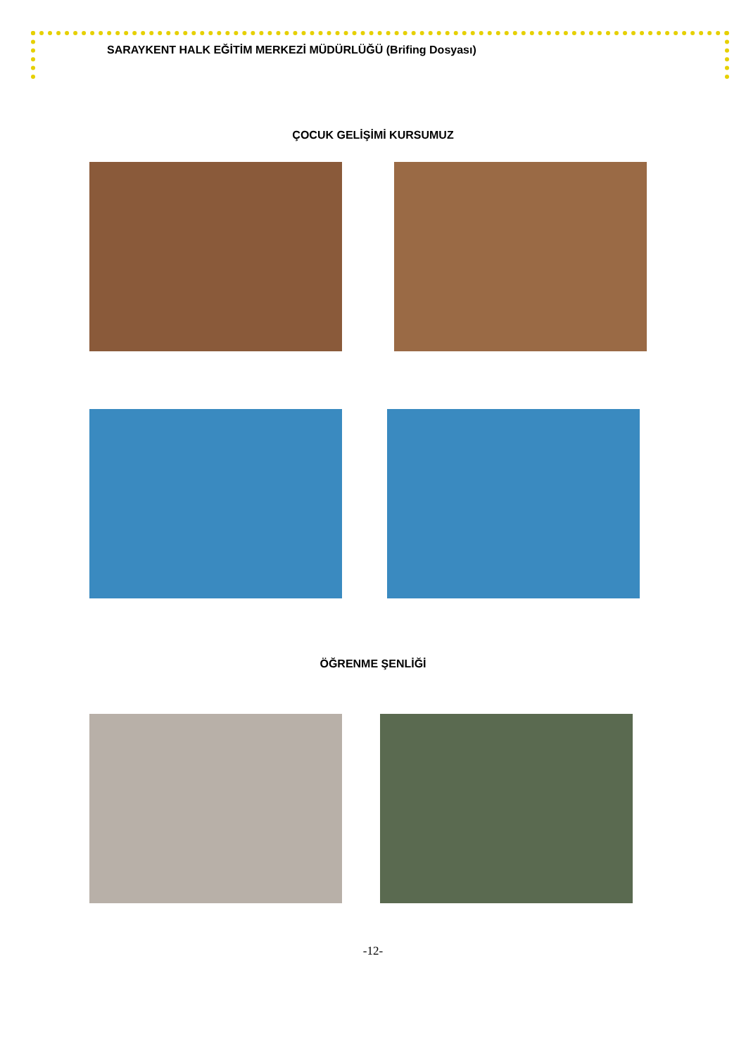SARAYKENT HALK EĞİTİM MERKEZİ MÜDÜRLÜĞÜ (Brifing Dosyası)
ÇOCUK GELİŞİMİ KURSUMUZ
ÖĞRENME ŞENLİĞİ
-12-